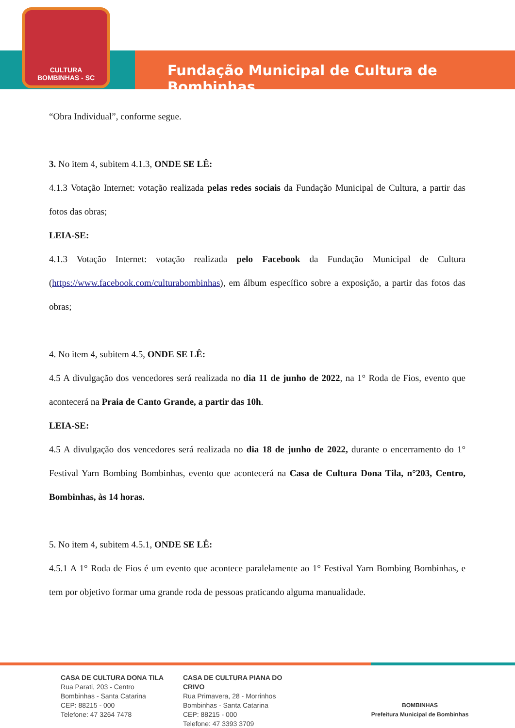CULTURA
BOMBINHAS - SC
Fundação Municipal de Cultura de Bombinhas
“Obra Individual”, conforme segue.
3. No item 4, subitem 4.1.3, ONDE SE LÊ:
4.1.3 Votação Internet: votação realizada pelas redes sociais da Fundação Municipal de Cultura, a partir das fotos das obras;
LEIA-SE:
4.1.3 Votação Internet: votação realizada pelo Facebook da Fundação Municipal de Cultura (https://www.facebook.com/culturabombinhas), em álbum específico sobre a exposição, a partir das fotos das obras;
4. No item 4, subitem 4.5, ONDE SE LÊ:
4.5 A divulgação dos vencedores será realizada no dia 11 de junho de 2022, na 1° Roda de Fios, evento que acontecerá na Praia de Canto Grande, a partir das 10h.
LEIA-SE:
4.5 A divulgação dos vencedores será realizada no dia 18 de junho de 2022, durante o encerramento do 1° Festival Yarn Bombing Bombinhas, evento que acontecerá na Casa de Cultura Dona Tila, n°203, Centro, Bombinhas, às 14 horas.
5. No item 4, subitem 4.5.1, ONDE SE LÊ:
4.5.1 A 1° Roda de Fios é um evento que acontece paralelamente ao 1° Festival Yarn Bombing Bombinhas, e tem por objetivo formar uma grande roda de pessoas praticando alguma manualidade.
CASA DE CULTURA DONA TILA
Rua Parati, 203 - Centro
Bombinhas - Santa Catarina
CEP: 88215 - 000
Telefone: 47 3264 7478
CASA DE CULTURA PIANA DO CRIVO
Rua Primavera, 28 - Morrinhos
Bombinhas - Santa Catarina
CEP: 88215 - 000
Telefone: 47 3393 3709
BOMBINHAS
Prefeitura Municipal de Bombinhas